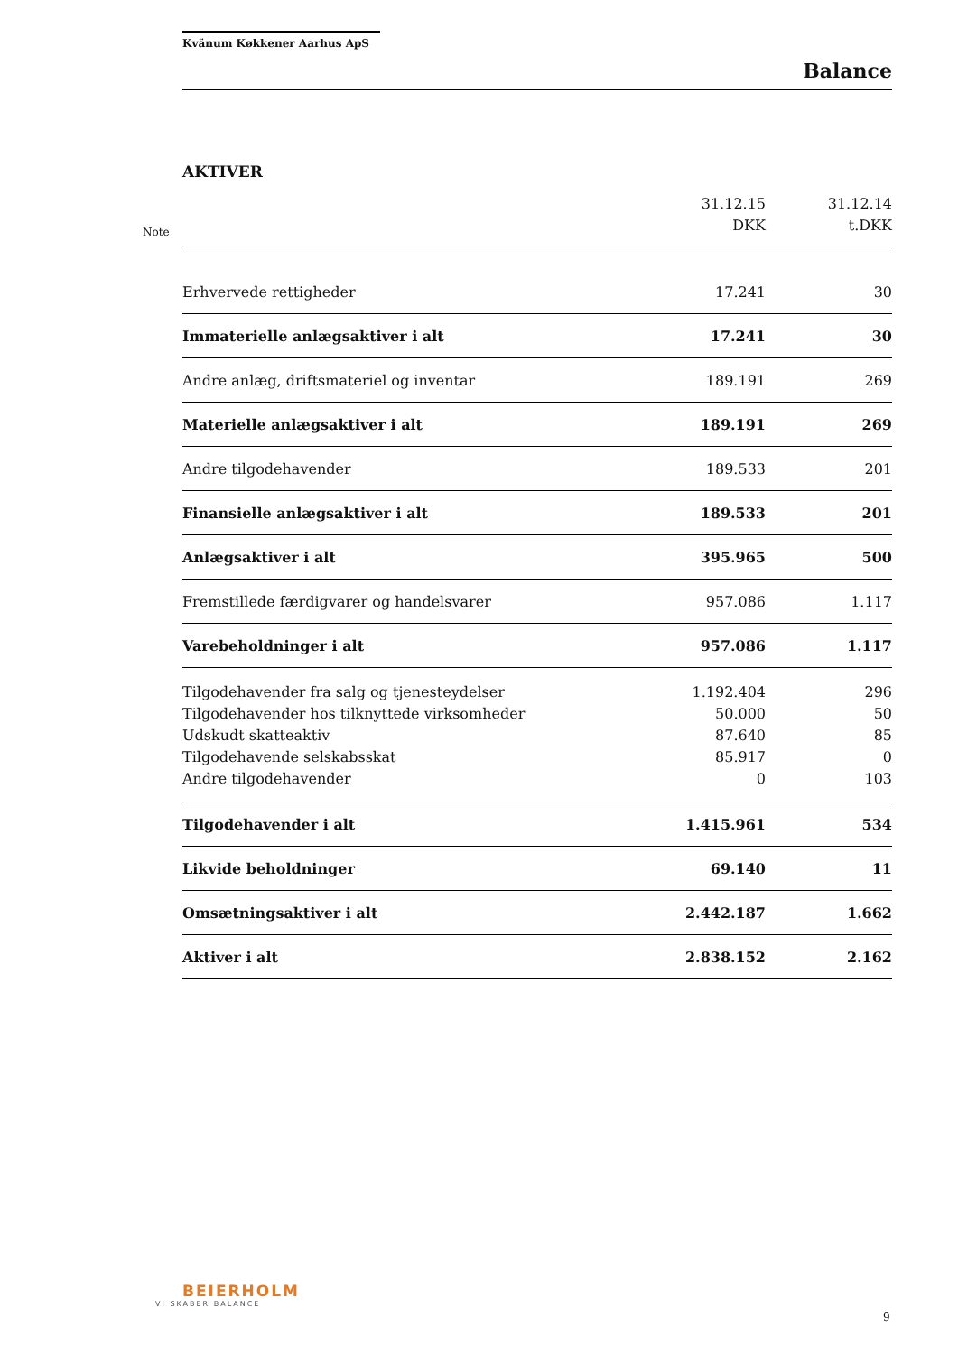Kvänum Køkkener Aarhus ApS
Balance
AKTIVER
| | 31.12.15 DKK | 31.12.14 t.DKK |
| --- | --- | --- |
| Erhvervede rettigheder | 17.241 | 30 |
| Immaterielle anlægsaktiver i alt | 17.241 | 30 |
| Andre anlæg, driftsmateriel og inventar | 189.191 | 269 |
| Materielle anlægsaktiver i alt | 189.191 | 269 |
| Andre tilgodehavender | 189.533 | 201 |
| Finansielle anlægsaktiver i alt | 189.533 | 201 |
| Anlægsaktiver i alt | 395.965 | 500 |
| Fremstillede færdigvarer og handelsvarer | 957.086 | 1.117 |
| Varebeholdninger i alt | 957.086 | 1.117 |
| Tilgodehavender fra salg og tjenesteydelser | 1.192.404 | 296 |
| Tilgodehavender hos tilknyttede virksomheder | 50.000 | 50 |
| Udskudt skatteaktiv | 87.640 | 85 |
| Tilgodehavende selskabsskat | 85.917 | 0 |
| Andre tilgodehavender | 0 | 103 |
| Tilgodehavender i alt | 1.415.961 | 534 |
| Likvide beholdninger | 69.140 | 11 |
| Omsætningsaktiver i alt | 2.442.187 | 1.662 |
| Aktiver i alt | 2.838.152 | 2.162 |
Note
BEIERHOLM
VI SKABER BALANCE
9